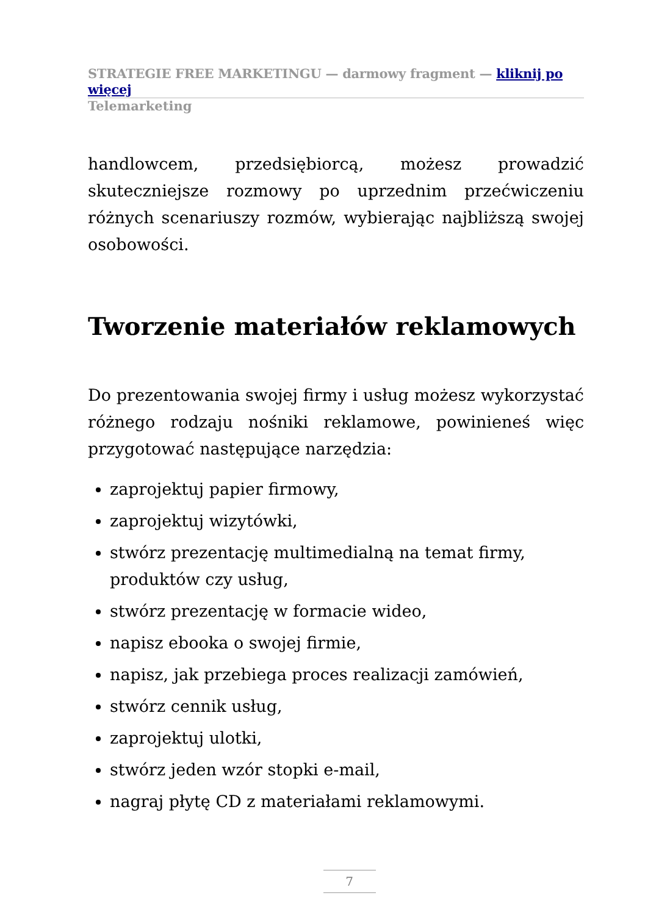STRATEGIE FREE MARKETINGU — darmowy fragment — kliknij po więcej
Telemarketing
handlowcem, przedsiębiorcą, możesz prowadzić skuteczniejsze rozmowy po uprzednim przećwiczeniu różnych scenariuszy rozmów, wybierając najbliższą swojej osobowości.
Tworzenie materiałów reklamowych
Do prezentowania swojej firmy i usług możesz wykorzystać różnego rodzaju nośniki reklamowe, powinieneś więc przygotować następujące narzędzia:
zaprojektuj papier firmowy,
zaprojektuj wizytówki,
stwórz prezentację multimedialną na temat firmy, produktów czy usług,
stwórz prezentację w formacie wideo,
napisz ebooka o swojej firmie,
napisz, jak przebiega proces realizacji zamówień,
stwórz cennik usług,
zaprojektuj ulotki,
stwórz jeden wzór stopki e-mail,
nagraj płytę CD z materiałami reklamowymi.
7